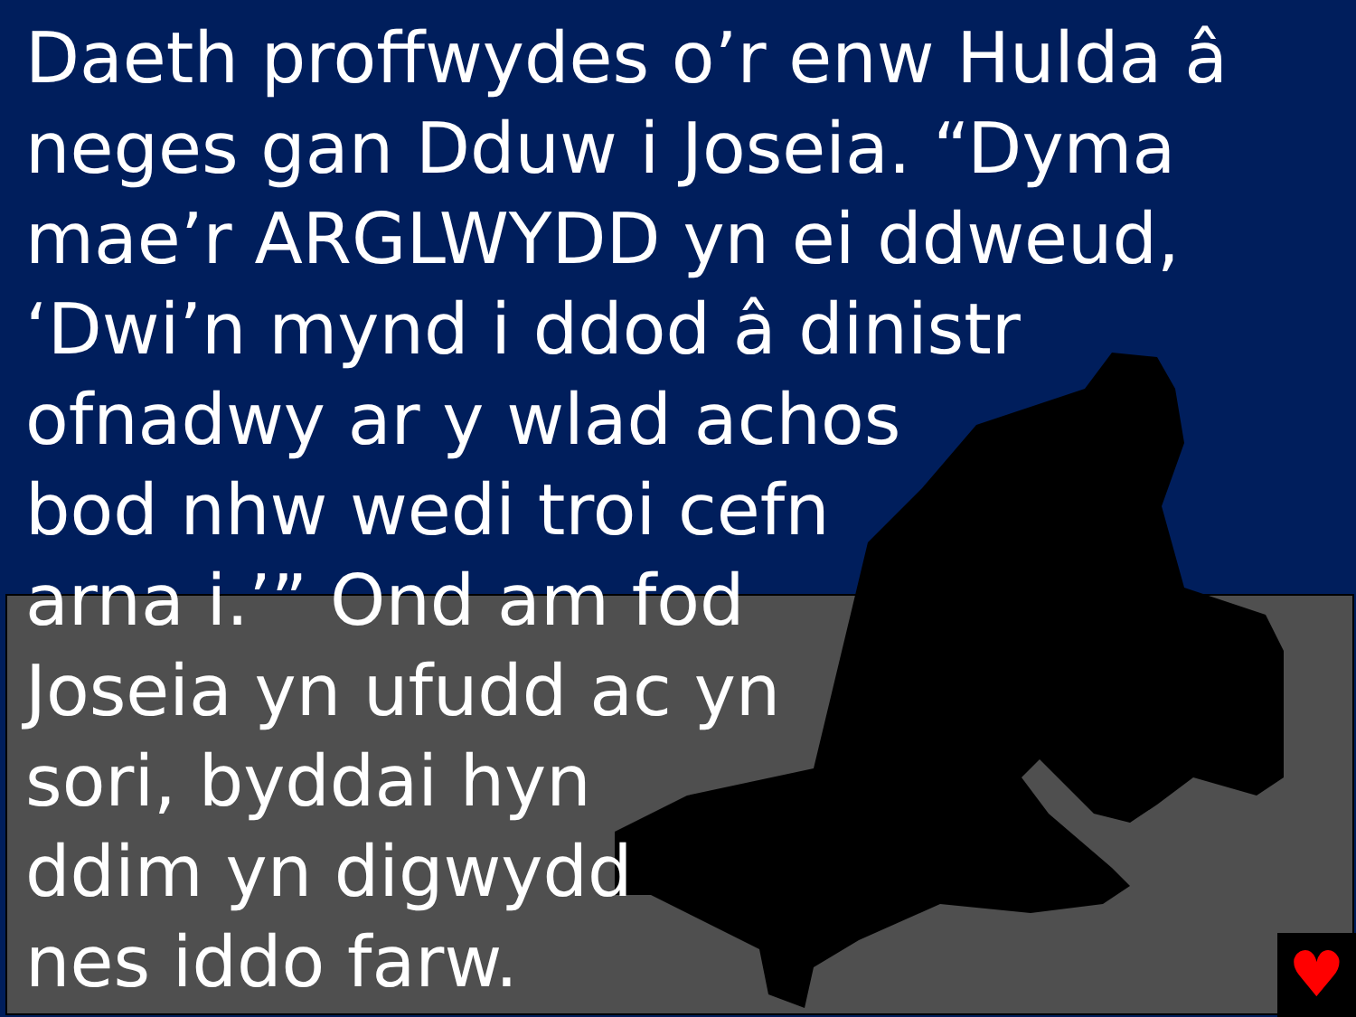Daeth proffwydes o’r enw Hulda â neges gan Dduw i Joseia. “Dyma mae’r ARGLWYDD yn ei ddweud, ‘Dwi’n mynd i ddod â dinistr
ofnadwy ar y wlad achos
bod nhw wedi troi cefn
arna i.’” Ond am fod
Joseia yn ufudd ac yn
sori, byddai hyn
ddim yn digwydd
nes iddo farw.
♥